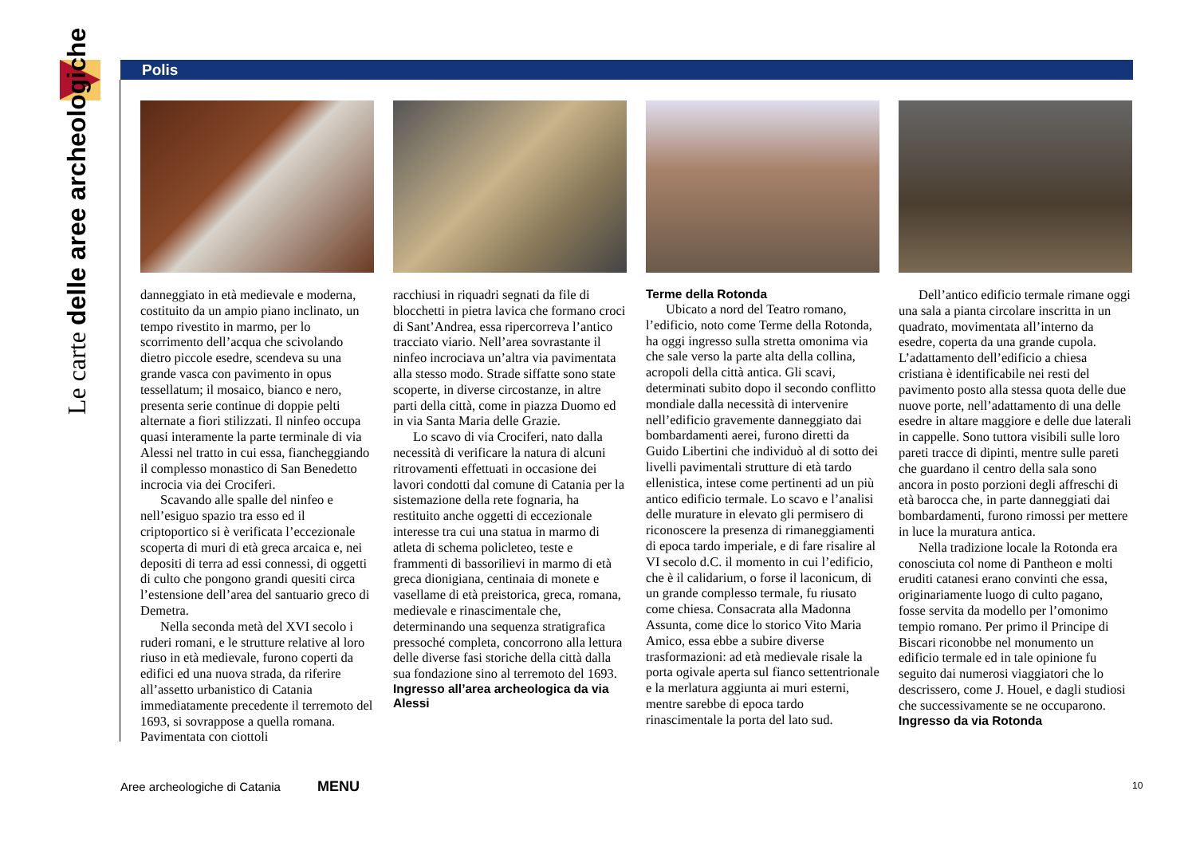Le carte delle aree archeologiche
Polis
danneggiato in età medievale e moderna, costituito da un ampio piano inclinato, un tempo rivestito in marmo, per lo scorrimento dell’acqua che scivolando dietro piccole esedre, scendeva su una grande vasca con pavimento in opus tessellatum; il mosaico, bianco e nero, presenta serie continue di doppie pelti alternate a fiori stilizzati. Il ninfeo occupa quasi interamente la parte terminale di via Alessi nel tratto in cui essa, fiancheggiando il complesso monastico di San Benedetto incrocia via dei Crociferi.
Scavando alle spalle del ninfeo e nell’esiguo spazio tra esso ed il criptoportico si è verificata l’eccezionale scoperta di muri di età greca arcaica e, nei depositi di terra ad essi connessi, di oggetti di culto che pongono grandi quesiti circa l’estensione dell’area del santuario greco di Demetra.
Nella seconda metà del XVI secolo i ruderi romani, e le strutture relative al loro riuso in età medievale, furono coperti da edifici ed una nuova strada, da riferire all’assetto urbanistico di Catania immediatamente precedente il terremoto del 1693, si sovrappose a quella romana. Pavimentata con ciottoli
racchiusi in riquadri segnati da file di blocchetti in pietra lavica che formano croci di Sant’Andrea, essa ripercorreva l’antico tracciato viario. Nell’area sovrastante il ninfeo incrociava un’altra via pavimentata alla stesso modo. Strade siffatte sono state scoperte, in diverse circostanze, in altre parti della città, come in piazza Duomo ed in via Santa Maria delle Grazie.
Lo scavo di via Crociferi, nato dalla necessità di verificare la natura di alcuni ritrovamenti effettuati in occasione dei lavori condotti dal comune di Catania per la sistemazione della rete fognaria, ha restituito anche oggetti di eccezionale interesse tra cui una statua in marmo di atleta di schema policleteo, teste e frammenti di bassorilievi in marmo di età greca dionigiana, centinaia di monete e vasellame di età preistorica, greca, romana, medievale e rinascimentale che, determinando una sequenza stratigrafica pressoché completa, concorrono alla lettura delle diverse fasi storiche della città dalla sua fondazione sino al terremoto del 1693.
Ingresso all’area archeologica da via Alessi
Terme della Rotonda
Ubicato a nord del Teatro romano, l’edificio, noto come Terme della Rotonda, ha oggi ingresso sulla stretta omonima via che sale verso la parte alta della collina, acropoli della città antica. Gli scavi, determinati subito dopo il secondo conflitto mondiale dalla necessità di intervenire nell’edificio gravemente danneggiato dai bombardamenti aerei, furono diretti da Guido Libertini che individuò al di sotto dei livelli pavimentali strutture di età tardo ellenistica, intese come pertinenti ad un più antico edificio termale. Lo scavo e l’analisi delle murature in elevato gli permisero di riconoscere la presenza di rimaneggiamenti di epoca tardo imperiale, e di fare risalire al VI secolo d.C. il momento in cui l’edificio, che è il calidarium, o forse il laconicum, di un grande complesso termale, fu riusato come chiesa. Consacrata alla Madonna Assunta, come dice lo storico Vito Maria Amico, essa ebbe a subire diverse trasformazioni: ad età medievale risale la porta ogivale aperta sul fianco settentrionale e la merlatura aggiunta ai muri esterni, mentre sarebbe di epoca tardo rinascimentale la porta del lato sud.
Dell’antico edificio termale rimane oggi una sala a pianta circolare inscritta in un quadrato, movimentata all’interno da esedre, coperta da una grande cupola. L’adattamento dell’edificio a chiesa cristiana è identificabile nei resti del pavimento posto alla stessa quota delle due nuove porte, nell’adattamento di una delle esedre in altare maggiore e delle due laterali in cappelle. Sono tuttora visibili sulle loro pareti tracce di dipinti, mentre sulle pareti che guardano il centro della sala sono ancora in posto porzioni degli affreschi di età barocca che, in parte danneggiati dai bombardamenti, furono rimossi per mettere in luce la muratura antica.
Nella tradizione locale la Rotonda era conosciuta col nome di Pantheon e molti eruditi catanesi erano convinti che essa, originariamente luogo di culto pagano, fosse servita da modello per l’omonimo tempio romano. Per primo il Principe di Biscari riconobbe nel monumento un edificio termale ed in tale opinione fu seguito dai numerosi viaggiatori che lo descrissero, come J. Houel, e dagli studiosi che successivamente se ne occuparono.
Ingresso da via Rotonda
Aree archeologiche di Catania MENU 10